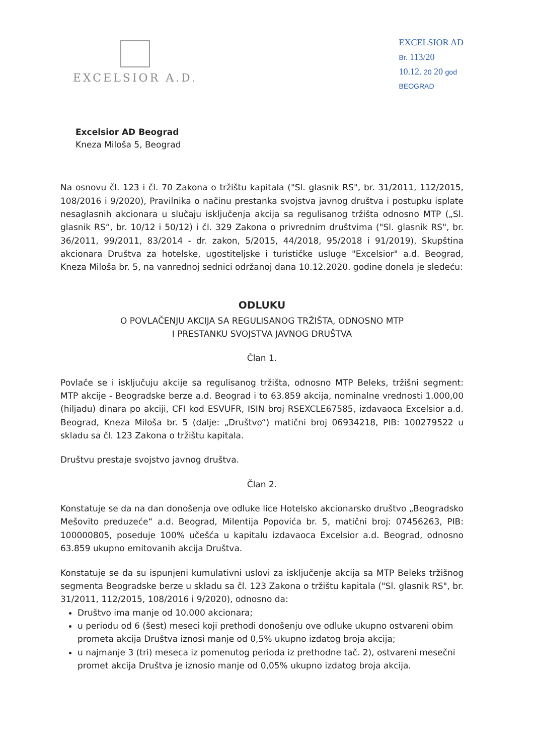EXCELSIOR A.D.
EXCELSIOR AD
Br. 113/20
10.12. 20 20 god
BEOGRAD
Excelsior AD Beograd
Kneza Miloša 5, Beograd
Na osnovu čl. 123 i čl. 70 Zakona o tržištu kapitala ("Sl. glasnik RS", br. 31/2011, 112/2015, 108/2016 i 9/2020), Pravilnika o načinu prestanka svojstva javnog društva i postupku isplate nesaglasnih akcionara u slučaju isključenja akcija sa regulisanog tržišta odnosno MTP („Sl. glasnik RS“, br. 10/12 i 50/12) i čl. 329 Zakona o privrednim društvima ("Sl. glasnik RS", br. 36/2011, 99/2011, 83/2014 - dr. zakon, 5/2015, 44/2018, 95/2018 i 91/2019), Skupština akcionara Društva za hotelske, ugostiteljske i turističke usluge "Excelsior" a.d. Beograd, Kneza Miloša br. 5, na vanrednoj sednici održanoj dana 10.12.2020. godine donela je sledeću:
ODLUKU
O POVLAČENJU AKCIJA SA REGULISANOG TRŽIŠTA, ODNOSNO MTP
I PRESTANKU SVOJSTVA JAVNOG DRUŠTVA
Član 1.
Povlače se i isključuju akcije sa regulisanog tržišta, odnosno MTP Beleks, tržišni segment: MTP akcije - Beogradske berze a.d. Beograd i to 63.859 akcija, nominalne vrednosti 1.000,00 (hiljadu) dinara po akciji, CFI kod ESVUFR, ISIN broj RSEXCLE67585, izdavaoca Excelsior a.d. Beograd, Kneza Miloša br. 5 (dalje: „Društvo“) matični broj 06934218, PIB: 100279522 u skladu sa čl. 123 Zakona o tržištu kapitala.
Društvu prestaje svojstvo javnog društva.
Član 2.
Konstatuje se da na dan donošenja ove odluke lice Hotelsko akcionarsko društvo „Beogradsko Mešovito preduzeće“ a.d. Beograd, Milentija Popovića br. 5, matični broj: 07456263, PIB: 100000805, poseduje 100% učešća u kapitalu izdavaoca Excelsior a.d. Beograd, odnosno 63.859 ukupno emitovanih akcija Društva.
Konstatuje se da su ispunjeni kumulativni uslovi za isključenje akcija sa MTP Beleks tržišnog segmenta Beogradske berze u skladu sa čl. 123 Zakona o tržištu kapitala ("Sl. glasnik RS", br. 31/2011, 112/2015, 108/2016 i 9/2020), odnosno da:
Društvo ima manje od 10.000 akcionara;
u periodu od 6 (šest) meseci koji prethodi donošenju ove odluke ukupno ostvareni obim prometa akcija Društva iznosi manje od 0,5% ukupno izdatog broja akcija;
u najmanje 3 (tri) meseca iz pomenutog perioda iz prethodne tač. 2), ostvareni mesečni promet akcija Društva je iznosio manje od 0,05% ukupno izdatog broja akcija.